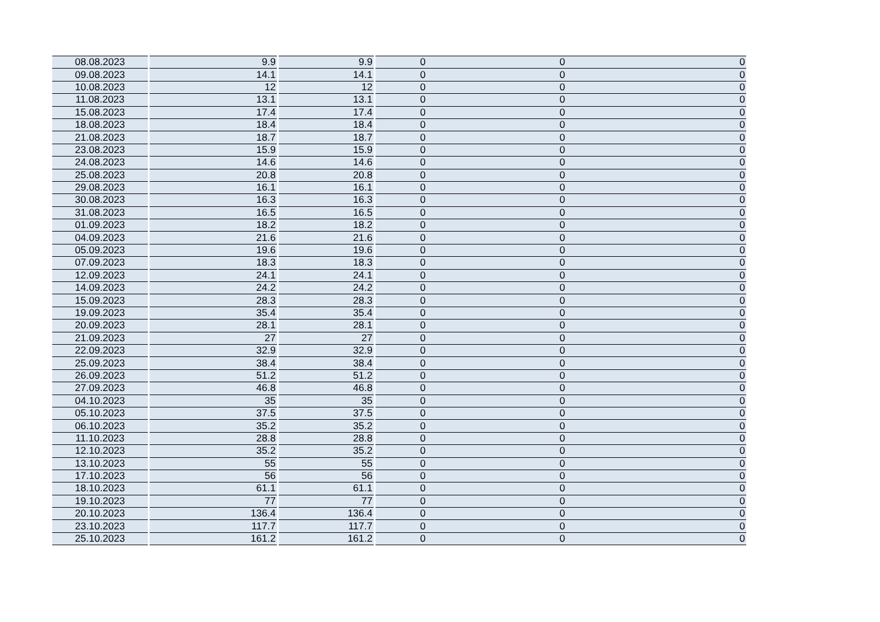| 08.08.2023 | 9.9 | 9.9 | 0 | 0 | 0 |
| 09.08.2023 | 14.1 | 14.1 | 0 | 0 | 0 |
| 10.08.2023 | 12 | 12 | 0 | 0 | 0 |
| 11.08.2023 | 13.1 | 13.1 | 0 | 0 | 0 |
| 15.08.2023 | 17.4 | 17.4 | 0 | 0 | 0 |
| 18.08.2023 | 18.4 | 18.4 | 0 | 0 | 0 |
| 21.08.2023 | 18.7 | 18.7 | 0 | 0 | 0 |
| 23.08.2023 | 15.9 | 15.9 | 0 | 0 | 0 |
| 24.08.2023 | 14.6 | 14.6 | 0 | 0 | 0 |
| 25.08.2023 | 20.8 | 20.8 | 0 | 0 | 0 |
| 29.08.2023 | 16.1 | 16.1 | 0 | 0 | 0 |
| 30.08.2023 | 16.3 | 16.3 | 0 | 0 | 0 |
| 31.08.2023 | 16.5 | 16.5 | 0 | 0 | 0 |
| 01.09.2023 | 18.2 | 18.2 | 0 | 0 | 0 |
| 04.09.2023 | 21.6 | 21.6 | 0 | 0 | 0 |
| 05.09.2023 | 19.6 | 19.6 | 0 | 0 | 0 |
| 07.09.2023 | 18.3 | 18.3 | 0 | 0 | 0 |
| 12.09.2023 | 24.1 | 24.1 | 0 | 0 | 0 |
| 14.09.2023 | 24.2 | 24.2 | 0 | 0 | 0 |
| 15.09.2023 | 28.3 | 28.3 | 0 | 0 | 0 |
| 19.09.2023 | 35.4 | 35.4 | 0 | 0 | 0 |
| 20.09.2023 | 28.1 | 28.1 | 0 | 0 | 0 |
| 21.09.2023 | 27 | 27 | 0 | 0 | 0 |
| 22.09.2023 | 32.9 | 32.9 | 0 | 0 | 0 |
| 25.09.2023 | 38.4 | 38.4 | 0 | 0 | 0 |
| 26.09.2023 | 51.2 | 51.2 | 0 | 0 | 0 |
| 27.09.2023 | 46.8 | 46.8 | 0 | 0 | 0 |
| 04.10.2023 | 35 | 35 | 0 | 0 | 0 |
| 05.10.2023 | 37.5 | 37.5 | 0 | 0 | 0 |
| 06.10.2023 | 35.2 | 35.2 | 0 | 0 | 0 |
| 11.10.2023 | 28.8 | 28.8 | 0 | 0 | 0 |
| 12.10.2023 | 35.2 | 35.2 | 0 | 0 | 0 |
| 13.10.2023 | 55 | 55 | 0 | 0 | 0 |
| 17.10.2023 | 56 | 56 | 0 | 0 | 0 |
| 18.10.2023 | 61.1 | 61.1 | 0 | 0 | 0 |
| 19.10.2023 | 77 | 77 | 0 | 0 | 0 |
| 20.10.2023 | 136.4 | 136.4 | 0 | 0 | 0 |
| 23.10.2023 | 117.7 | 117.7 | 0 | 0 | 0 |
| 25.10.2023 | 161.2 | 161.2 | 0 | 0 | 0 |